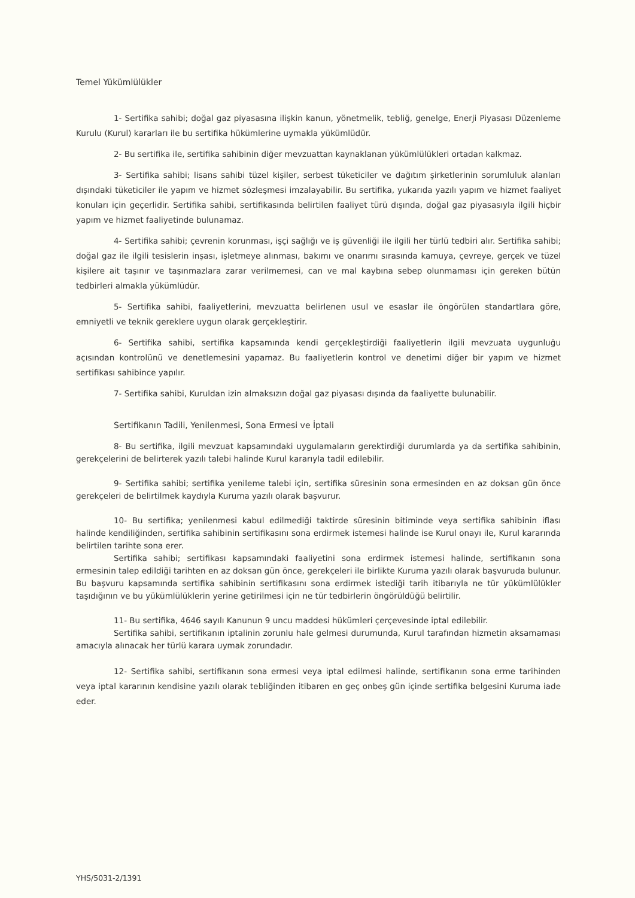Temel Yükümlülükler
1- Sertifika sahibi; doğal gaz piyasasına ilişkin kanun, yönetmelik, tebliğ, genelge, Enerji Piyasası Düzenleme Kurulu (Kurul) kararları ile bu sertifika hükümlerine uymakla yükümlüdür.
2- Bu sertifika ile, sertifika sahibinin diğer mevzuattan kaynaklanan yükümlülükleri ortadan kalkmaz.
3- Sertifika sahibi; lisans sahibi tüzel kişiler, serbest tüketiciler ve dağıtım şirketlerinin sorumluluk alanları dışındaki tüketiciler ile yapım ve hizmet sözleşmesi imzalayabilir. Bu sertifika, yukarıda yazılı yapım ve hizmet faaliyet konuları için geçerlidir. Sertifika sahibi, sertifikasında belirtilen faaliyet türü dışında, doğal gaz piyasasıyla ilgili hiçbir yapım ve hizmet faaliyetinde bulunamaz.
4- Sertifika sahibi; çevrenin korunması, işçi sağlığı ve iş güvenliği ile ilgili her türlü tedbiri alır. Sertifika sahibi; doğal gaz ile ilgili tesislerin inşası, işletmeye alınması, bakımı ve onarımı sırasında kamuya, çevreye, gerçek ve tüzel kişilere ait taşınır ve taşınmazlara zarar verilmemesi, can ve mal kaybına sebep olunmaması için gereken bütün tedbirleri almakla yükümlüdür.
5- Sertifika sahibi, faaliyetlerini, mevzuatta belirlenen usul ve esaslar ile öngörülen standartlara göre, emniyetli ve teknik gereklere uygun olarak gerçekleştirir.
6- Sertifika sahibi, sertifika kapsamında kendi gerçekleştirdiği faaliyetlerin ilgili mevzuata uygunluğu açısından kontrolünü ve denetlemesini yapamaz. Bu faaliyetlerin kontrol ve denetimi diğer bir yapım ve hizmet sertifikası sahibince yapılır.
7- Sertifika sahibi, Kuruldan izin almaksızın doğal gaz piyasası dışında da faaliyette bulunabilir.
Sertifikanın Tadili, Yenilenmesi, Sona Ermesi ve İptali
8- Bu sertifika, ilgili mevzuat kapsamındaki uygulamaların gerektirdiği durumlarda ya da sertifika sahibinin, gerekçelerini de belirterek yazılı talebi halinde Kurul kararıyla tadil edilebilir.
9- Sertifika sahibi; sertifika yenileme talebi için, sertifika süresinin sona ermesinden en az doksan gün önce gerekçeleri de belirtilmek kaydıyla Kuruma yazılı olarak başvurur.
10- Bu sertifika; yenilenmesi kabul edilmediği taktirde süresinin bitiminde veya sertifika sahibinin iflası halinde kendiliğinden, sertifika sahibinin sertifikasını sona erdirmek istemesi halinde ise Kurul onayı ile, Kurul kararında belirtilen tarihte sona erer.
Sertifika sahibi; sertifikası kapsamındaki faaliyetini sona erdirmek istemesi halinde, sertifikanın sona ermesinin talep edildiği tarihten en az doksan gün önce, gerekçeleri ile birlikte Kuruma yazılı olarak başvuruda bulunur. Bu başvuru kapsamında sertifika sahibinin sertifikasını sona erdirmek istediği tarih itibarıyla ne tür yükümlülükler taşıdığının ve bu yükümlülüklerin yerine getirilmesi için ne tür tedbirlerin öngörüldüğü belirtilir.
11- Bu sertifika, 4646 sayılı Kanunun 9 uncu maddesi hükümleri çerçevesinde iptal edilebilir.
Sertifika sahibi, sertifikanın iptalinin zorunlu hale gelmesi durumunda, Kurul tarafından hizmetin aksamaması amacıyla alınacak her türlü karara uymak zorundadır.
12- Sertifika sahibi, sertifikanın sona ermesi veya iptal edilmesi halinde, sertifikanın sona erme tarihinden veya iptal kararının kendisine yazılı olarak tebliğinden itibaren en geç onbeş gün içinde sertifika belgesini Kuruma iade eder.
YHS/5031-2/1391